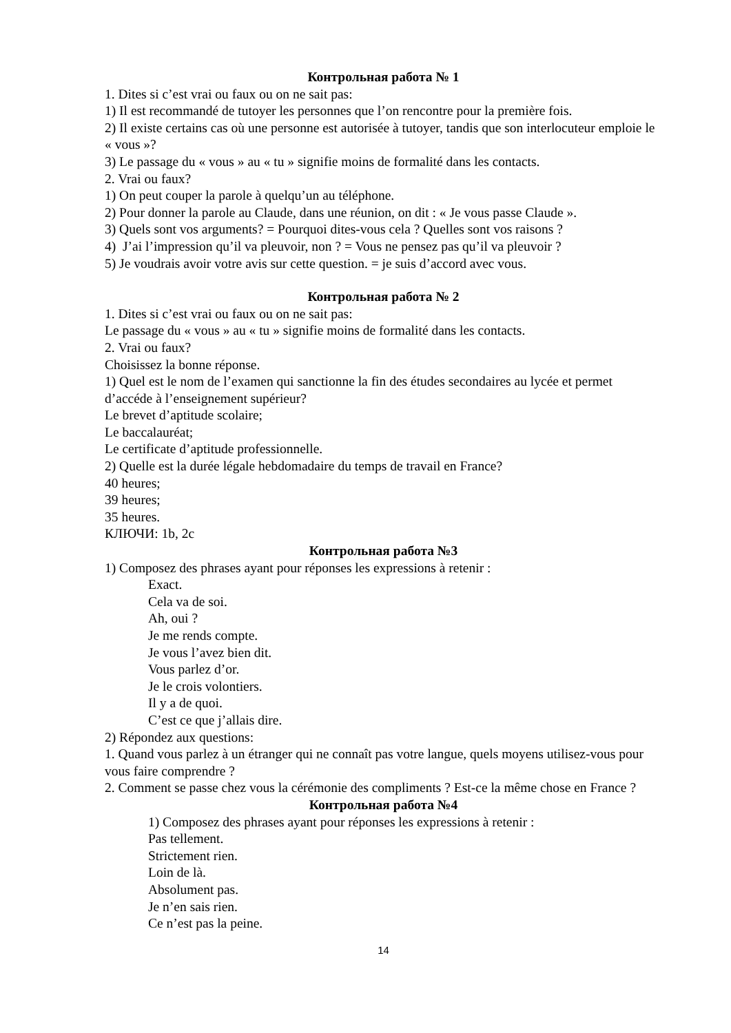Контрольная работа № 1
1. Dites si c’est vrai ou faux ou on ne sait pas:
1) Il est recommandé de tutoyer les personnes que l’on rencontre pour la première fois.
2) Il existe certains cas où une personne est autorisée à tutoyer, tandis que son interlocuteur emploie le « vous »?
3) Le passage du « vous » au « tu » signifie moins de formalité dans les contacts.
2. Vrai ou faux?
1) On peut couper la parole à quelqu’un au téléphone.
2) Pour donner la parole au Claude, dans une réunion, on dit : « Je vous passe Claude ».
3) Quels sont vos arguments? = Pourquoi dites-vous cela ? Quelles sont vos raisons ?
4) J’ai l’impression qu’il va pleuvoir, non ? = Vous ne pensez pas qu’il va pleuvoir ?
5) Je voudrais avoir votre avis sur cette question. = je suis d’accord avec vous.
Контрольная работа № 2
1. Dites si c’est vrai ou faux ou on ne sait pas:
Le passage du « vous » au « tu » signifie moins de formalité dans les contacts.
2. Vrai ou faux?
Choisissez la bonne réponse.
1) Quel est le nom de l’examen qui sanctionne la fin des études secondaires au lycée et permet d’accéde à l’enseignement supérieur?
Le brevet d’aptitude scolaire;
Le baccalauréat;
Le certificate d’aptitude professionnelle.
2) Quelle est la durée légale hebdomadaire du temps de travail en France?
40 heures;
39 heures;
35 heures.
КЛЮЧИ: 1b, 2c
Контрольная работа №3
1) Composez des phrases ayant pour réponses les expressions à retenir :
Exact.
Cela va de soi.
Ah, oui ?
Je me rends compte.
Je vous l’avez bien dit.
Vous parlez d’or.
Je le crois volontiers.
Il y a de quoi.
C’est ce que j’allais dire.
2) Répondez aux questions:
1. Quand vous parlez à un étranger qui ne connaît pas votre langue, quels moyens utilisez-vous pour vous faire comprendre ?
2. Comment se passe chez vous la cérémonie des compliments ? Est-ce la même chose en France ?
Контрольная работа №4
1) Composez des phrases ayant pour réponses les expressions à retenir :
Pas tellement.
Strictement rien.
Loin de là.
Absolument pas.
Je n’en sais rien.
Ce n’est pas la peine.
14